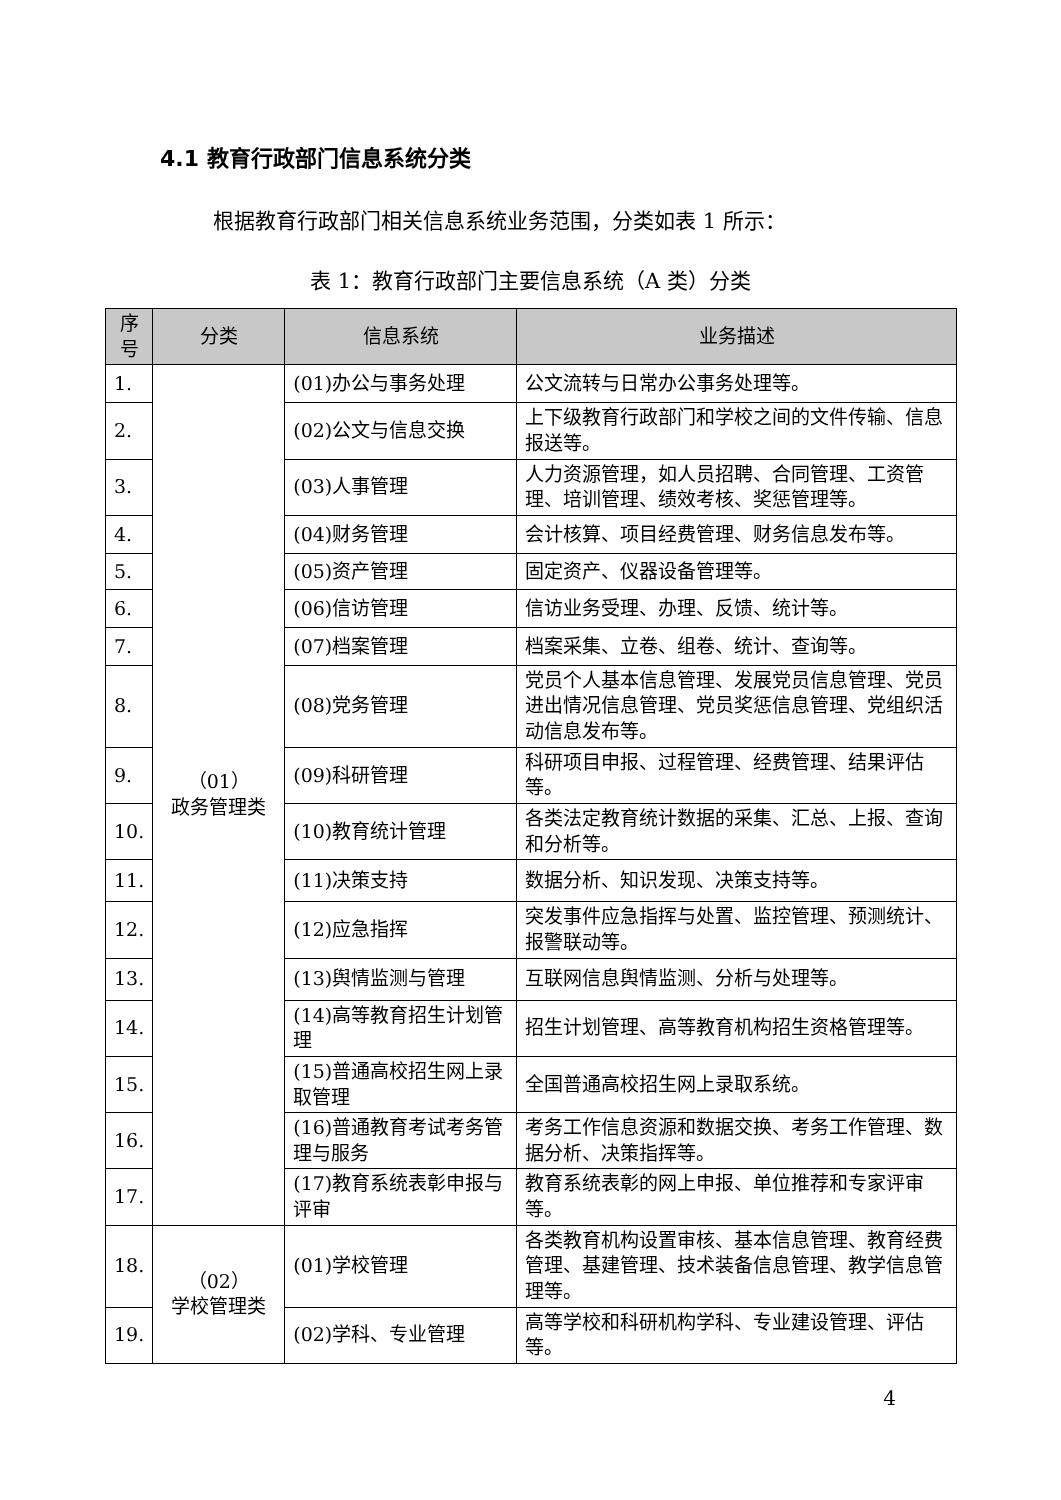4.1 教育行政部门信息系统分类
根据教育行政部门相关信息系统业务范围，分类如表 1 所示：
表 1：教育行政部门主要信息系统（A 类）分类
| 序号 | 分类 | 信息系统 | 业务描述 |
| --- | --- | --- | --- |
| 1. | （01） 政务管理类 | (01)办公与事务处理 | 公文流转与日常办公事务处理等。 |
| 2. | | (02)公文与信息交换 | 上下级教育行政部门和学校之间的文件传输、信息报送等。 |
| 3. | | (03)人事管理 | 人力资源管理，如人员招聘、合同管理、工资管理、培训管理、绩效考核、奖惩管理等。 |
| 4. | | (04)财务管理 | 会计核算、项目经费管理、财务信息发布等。 |
| 5. | | (05)资产管理 | 固定资产、仪器设备管理等。 |
| 6. | | (06)信访管理 | 信访业务受理、办理、反馈、统计等。 |
| 7. | | (07)档案管理 | 档案采集、立卷、组卷、统计、查询等。 |
| 8. | | (08)党务管理 | 党员个人基本信息管理、发展党员信息管理、党员进出情况信息管理、党员奖惩信息管理、党组织活动信息发布等。 |
| 9. | | (09)科研管理 | 科研项目申报、过程管理、经费管理、结果评估等。 |
| 10. | | (10)教育统计管理 | 各类法定教育统计数据的采集、汇总、上报、查询和分析等。 |
| 11. | | (11)决策支持 | 数据分析、知识发现、决策支持等。 |
| 12. | | (12)应急指挥 | 突发事件应急指挥与处置、监控管理、预测统计、报警联动等。 |
| 13. | | (13)舆情监测与管理 | 互联网信息舆情监测、分析与处理等。 |
| 14. | | (14)高等教育招生计划管理 | 招生计划管理、高等教育机构招生资格管理等。 |
| 15. | | (15)普通高校招生网上录取管理 | 全国普通高校招生网上录取系统。 |
| 16. | | (16)普通教育考试考务管理与服务 | 考务工作信息资源和数据交换、考务工作管理、数据分析、决策指挥等。 |
| 17. | | (17)教育系统表彰申报与评审 | 教育系统表彰的网上申报、单位推荐和专家评审等。 |
| 18. | （02） 学校管理类 | (01)学校管理 | 各类教育机构设置审核、基本信息管理、教育经费管理、基建管理、技术装备信息管理、教学信息管理等。 |
| 19. | | (02)学科、专业管理 | 高等学校和科研机构学科、专业建设管理、评估等。 |
4